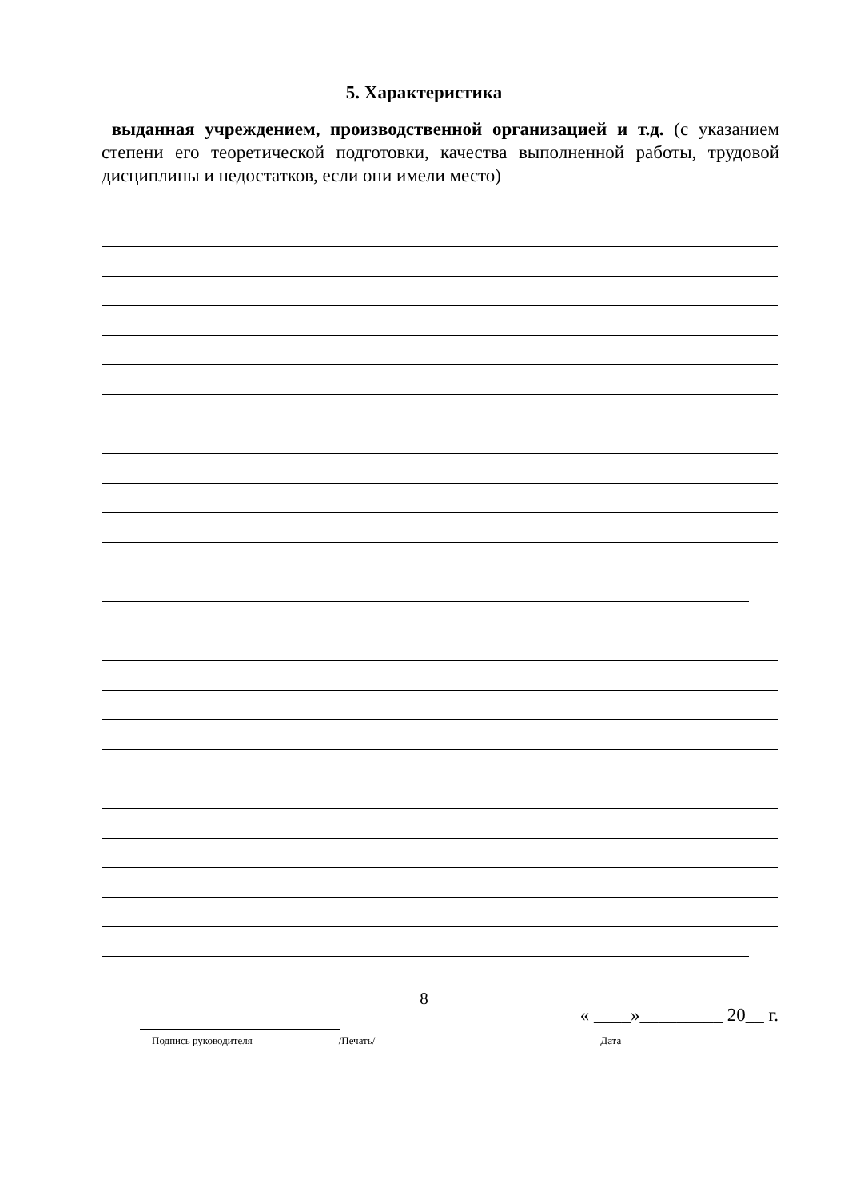5. Характеристика
выданная учреждением, производственной организацией и т.д. (с указанием степени его теоретической подготовки, качества выполненной работы, трудовой дисциплины и недостатков, если они имели место)
« ____»_________ 20__ г.
Подпись руководителя /Печать/ Дата
8